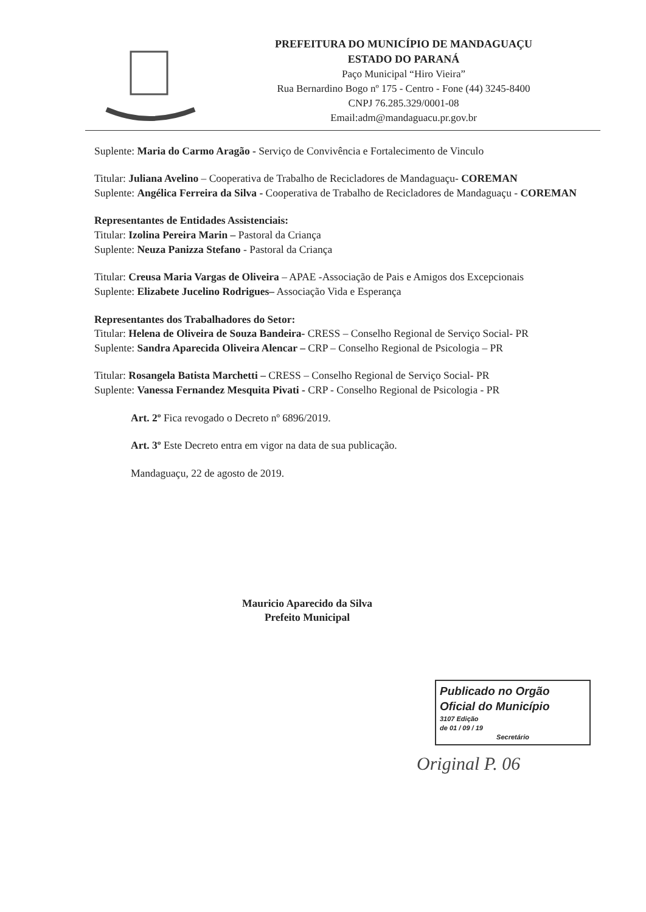PREFEITURA DO MUNICÍPIO DE MANDAGUAÇU
ESTADO DO PARANÁ
Paço Municipal “Hiro Vieira”
Rua Bernardino Bogo nº 175 - Centro - Fone (44) 3245-8400
CNPJ 76.285.329/0001-08
Email:adm@mandaguacu.pr.gov.br
Suplente: Maria do Carmo Aragão - Serviço de Convivência e Fortalecimento de Vinculo
Titular: Juliana Avelino – Cooperativa de Trabalho de Recicladores de Mandaguaçu- COREMAN
Suplente: Angélica Ferreira da Silva - Cooperativa de Trabalho de Recicladores de Mandaguaçu - COREMAN
Representantes de Entidades Assistenciais:
Titular: Izolina Pereira Marin – Pastoral da Criança
Suplente: Neuza Panizza Stefano - Pastoral da Criança
Titular: Creusa Maria Vargas de Oliveira – APAE -Associação de Pais e Amigos dos Excepcionais
Suplente: Elizabete Jucelino Rodrigues– Associação Vida e Esperança
Representantes dos Trabalhadores do Setor:
Titular: Helena de Oliveira de Souza Bandeira- CRESS – Conselho Regional de Serviço Social- PR
Suplente: Sandra Aparecida Oliveira Alencar – CRP – Conselho Regional de Psicologia – PR
Titular: Rosangela Batista Marchetti – CRESS – Conselho Regional de Serviço Social- PR
Suplente: Vanessa Fernandez Mesquita Pivati - CRP - Conselho Regional de Psicologia - PR
Art. 2º Fica revogado o Decreto nº 6896/2019.
Art. 3º Este Decreto entra em vigor na data de sua publicação.
Mandaguaçu, 22 de agosto de 2019.
Mauricio Aparecido da Silva
Prefeito Municipal
Publicado no Orgão
Oficial do Município
3107 Edição
de 01 / 09 / 19
Secretário
Original P. 06